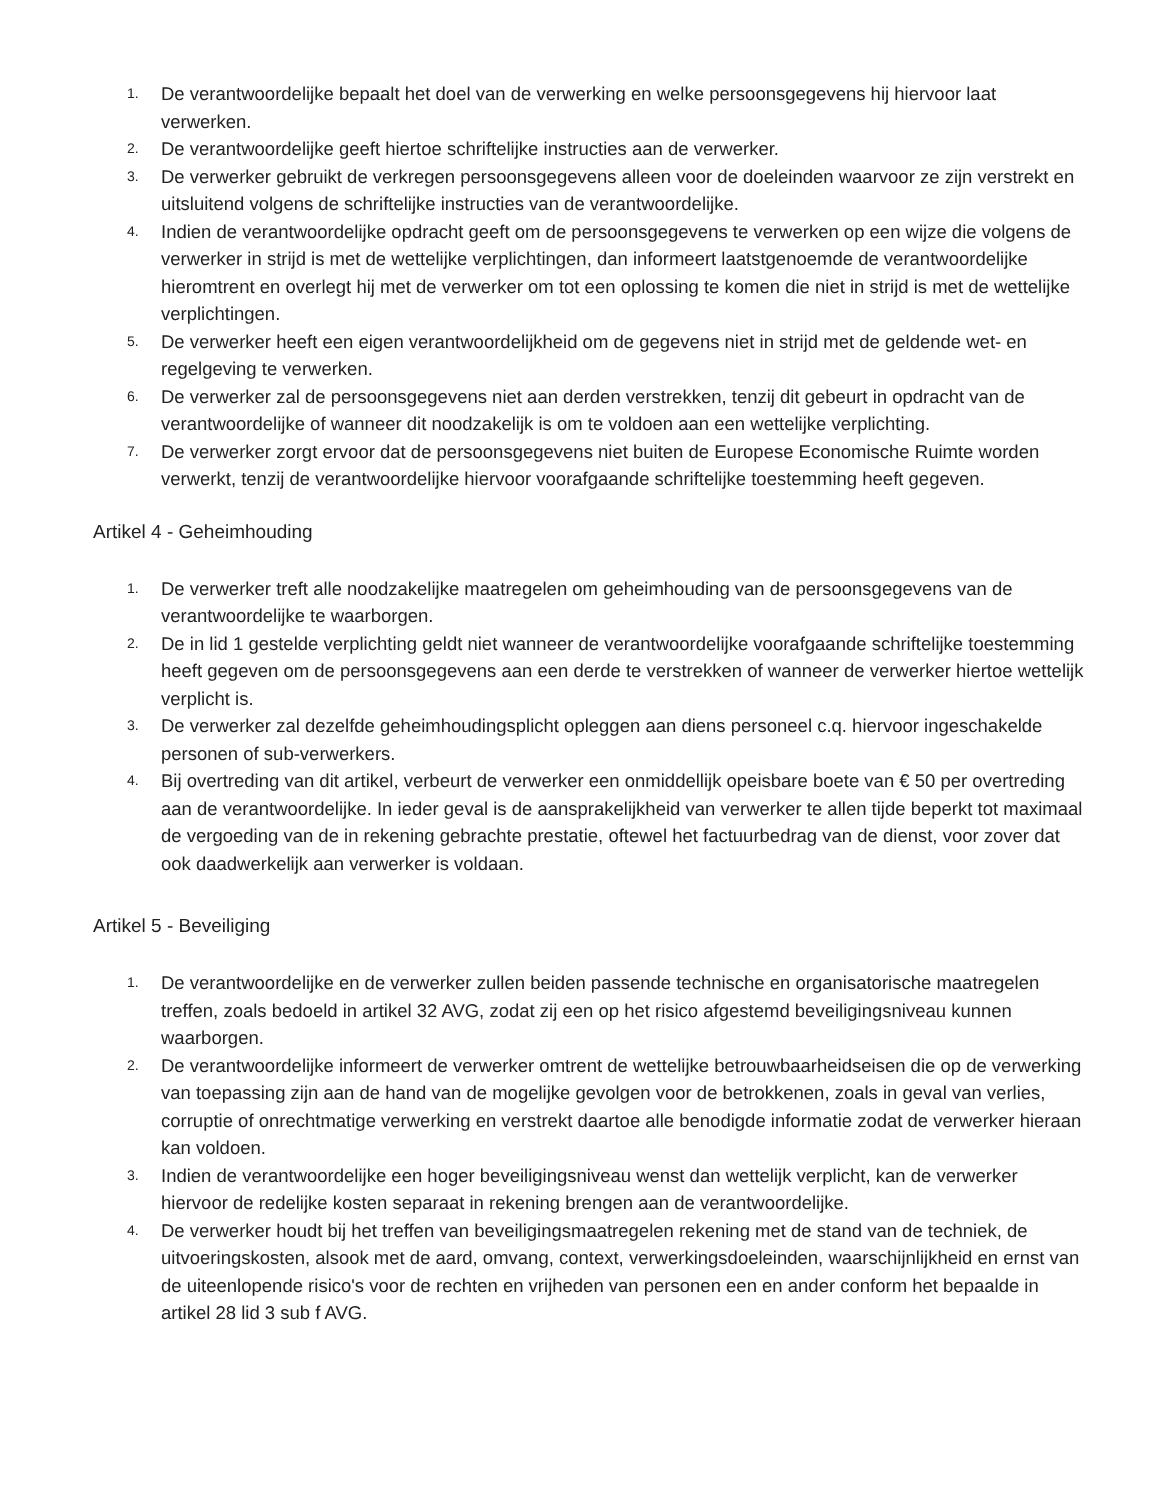1. De verantwoordelijke bepaalt het doel van de verwerking en welke persoonsgegevens hij hiervoor laat verwerken.
2. De verantwoordelijke geeft hiertoe schriftelijke instructies aan de verwerker.
3. De verwerker gebruikt de verkregen persoonsgegevens alleen voor de doeleinden waarvoor ze zijn verstrekt en uitsluitend volgens de schriftelijke instructies van de verantwoordelijke.
4. Indien de verantwoordelijke opdracht geeft om de persoonsgegevens te verwerken op een wijze die volgens de verwerker in strijd is met de wettelijke verplichtingen, dan informeert laatstgenoemde de verantwoordelijke hieromtrent en overlegt hij met de verwerker om tot een oplossing te komen die niet in strijd is met de wettelijke verplichtingen.
5. De verwerker heeft een eigen verantwoordelijkheid om de gegevens niet in strijd met de geldende wet- en regelgeving te verwerken.
6. De verwerker zal de persoonsgegevens niet aan derden verstrekken, tenzij dit gebeurt in opdracht van de verantwoordelijke of wanneer dit noodzakelijk is om te voldoen aan een wettelijke verplichting.
7. De verwerker zorgt ervoor dat de persoonsgegevens niet buiten de Europese Economische Ruimte worden verwerkt, tenzij de verantwoordelijke hiervoor voorafgaande schriftelijke toestemming heeft gegeven.
Artikel 4 - Geheimhouding
1. De verwerker treft alle noodzakelijke maatregelen om geheimhouding van de persoonsgegevens van de verantwoordelijke te waarborgen.
2. De in lid 1 gestelde verplichting geldt niet wanneer de verantwoordelijke voorafgaande schriftelijke toestemming heeft gegeven om de persoonsgegevens aan een derde te verstrekken of wanneer de verwerker hiertoe wettelijk verplicht is.
3. De verwerker zal dezelfde geheimhoudingsplicht opleggen aan diens personeel c.q. hiervoor ingeschakelde personen of sub-verwerkers.
4. Bij overtreding van dit artikel, verbeurt de verwerker een onmiddellijk opeisbare boete van € 50 per overtreding aan de verantwoordelijke. In ieder geval is de aansprakelijkheid van verwerker te allen tijde beperkt tot maximaal de vergoeding van de in rekening gebrachte prestatie, oftewel het factuurbedrag van de dienst, voor zover dat ook daadwerkelijk aan verwerker is voldaan.
Artikel 5 - Beveiliging
1. De verantwoordelijke en de verwerker zullen beiden passende technische en organisatorische maatregelen treffen, zoals bedoeld in artikel 32 AVG, zodat zij een op het risico afgestemd beveiligingsniveau kunnen waarborgen.
2. De verantwoordelijke informeert de verwerker omtrent de wettelijke betrouwbaarheidseisen die op de verwerking van toepassing zijn aan de hand van de mogelijke gevolgen voor de betrokkenen, zoals in geval van verlies, corruptie of onrechtmatige verwerking en verstrekt daartoe alle benodigde informatie zodat de verwerker hieraan kan voldoen.
3. Indien de verantwoordelijke een hoger beveiligingsniveau wenst dan wettelijk verplicht, kan de verwerker hiervoor de redelijke kosten separaat in rekening brengen aan de verantwoordelijke.
4. De verwerker houdt bij het treffen van beveiligingsmaatregelen rekening met de stand van de techniek, de uitvoeringskosten, alsook met de aard, omvang, context, verwerkingsdoeleinden, waarschijnlijkheid en ernst van de uiteenlopende risico's voor de rechten en vrijheden van personen een en ander conform het bepaalde in artikel 28 lid 3 sub f AVG.